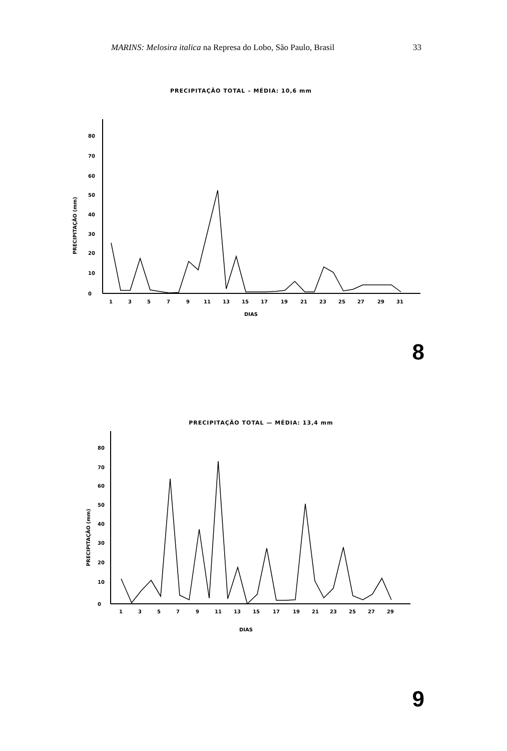MARINS: Melosira italica na Represa do Lobo, São Paulo, Brasil 33
PRECIPITAÇÃO TOTAL – MÉDIA: 10,6 mm
80
70
60
50
40
30
20
10
0
PRECIPITAÇÃO (mm)
1
3
5
7
9
11
13
15
17
19
21
23
25
27
29
31
DIAS
8
PRECIPITAÇÃO TOTAL — MÉDIA: 13,4 mm
80
70
60
50
40
30
20
10
0
PRECIPITAÇÃO (mm)
1
3
5
7
9
11
13
15
17
19
21
23
25
27
29
DIAS
9